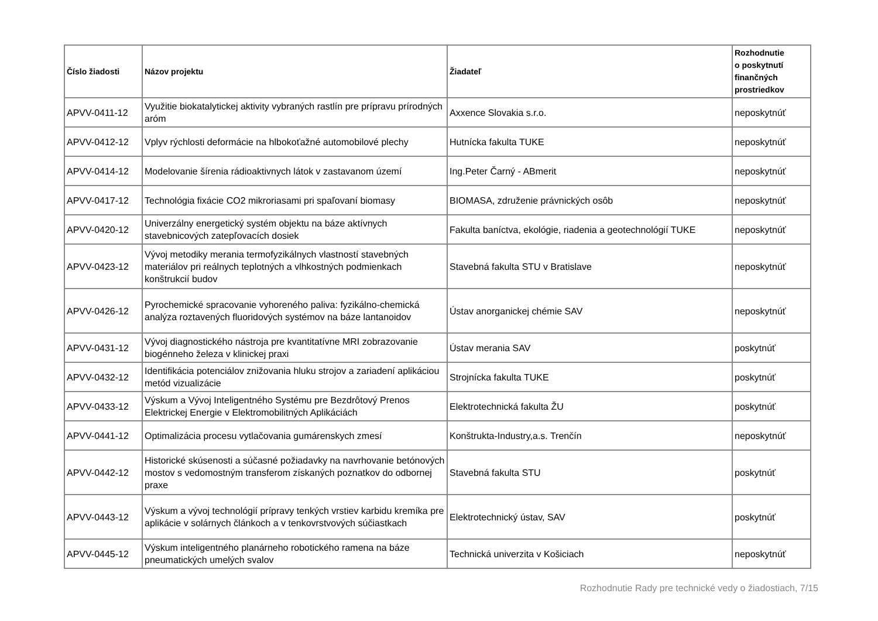| Číslo žiadosti | Názov projektu | Žiadateľ | Rozhodnutie o poskytnutí finančných prostriedkov |
| --- | --- | --- | --- |
| APVV-0411-12 | Využitie biokatalytickej aktivity vybraných rastlín pre prípravu prírodných aróm | Axxence Slovakia s.r.o. | neposkytnúť |
| APVV-0412-12 | Vplyv rýchlosti deformácie na hlbokoťažné automobilové plechy | Hutnícka fakulta TUKE | neposkytnúť |
| APVV-0414-12 | Modelovanie šírenia rádioaktivnych látok v zastavanom území | Ing.Peter Čarný - ABmerit | neposkytnúť |
| APVV-0417-12 | Technológia fixácie CO2 mikroriasami pri spaľovaní biomasy | BIOMASA, združenie právnických osôb | neposkytnúť |
| APVV-0420-12 | Univerzálny energetický systém objektu na báze aktívnych stavebnicových zatepľovacích dosiek | Fakulta baníctva, ekológie, riadenia a geotechnológií TUKE | neposkytnúť |
| APVV-0423-12 | Vývoj metodiky merania termofyzikálnych vlastností stavebných materiálov pri reálnych teplotných a vlhkostných podmienkach konštrukcií budov | Stavebná fakulta STU v Bratislave | neposkytnúť |
| APVV-0426-12 | Pyrochemické spracovanie vyhoreného paliva: fyzikálno-chemická analýza roztavených fluoridových systémov na báze lantanoidov | Ústav anorganickej chémie SAV | neposkytnúť |
| APVV-0431-12 | Vývoj diagnostického nástroja pre kvantitatívne MRI zobrazovanie biogénneho železa v klinickej praxi | Ústav merania SAV | poskytnúť |
| APVV-0432-12 | Identifikácia potenciálov znižovania hluku strojov a zariadení aplikáciou metód vizualizácie | Strojnícka fakulta TUKE | poskytnúť |
| APVV-0433-12 | Výskum a Vývoj Inteligentného Systému pre Bezdrôtový Prenos Elektrickej Energie v Elektromobilitných Aplikáciách | Elektrotechnická fakulta ŽU | poskytnúť |
| APVV-0441-12 | Optimalizácia procesu vytlačovania gumárenskych zmesí | Konštrukta-Industry,a.s. Trenčín | neposkytnúť |
| APVV-0442-12 | Historické skúsenosti a súčasné požiadavky na navrhovanie betónových mostov s vedomostným transferom získaných poznatkov do odbornej praxe | Stavebná fakulta STU | poskytnúť |
| APVV-0443-12 | Výskum a vývoj technológií prípravy tenkých vrstiev karbidu kremíka pre aplikácie v solárnych článkoch a v tenkovrstvových súčiastkach | Elektrotechnický ústav, SAV | poskytnúť |
| APVV-0445-12 | Výskum inteligentného planárneho robotického ramena na báze pneumatických umelých svalov | Technická univerzita v Košiciach | neposkytnúť |
Rozhodnutie Rady pre technické vedy o žiadostiach, 7/15